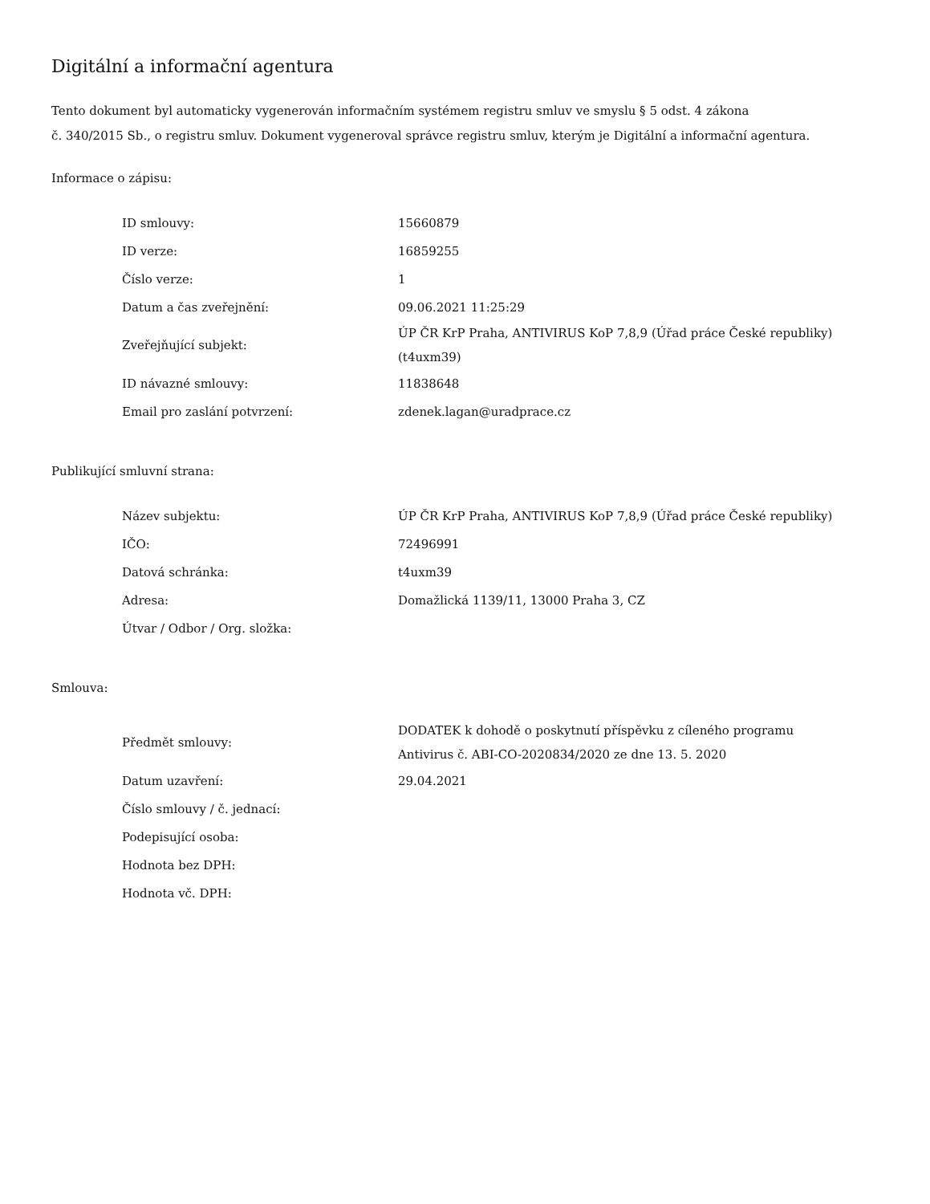Digitální a informační agentura
Tento dokument byl automaticky vygenerován informačním systémem registru smluv ve smyslu § 5 odst. 4 zákona
č. 340/2015 Sb., o registru smluv. Dokument vygeneroval správce registru smluv, kterým je Digitální a informační agentura.
Informace o zápisu:
| ID smlouvy: | 15660879 |
| ID verze: | 16859255 |
| Číslo verze: | 1 |
| Datum a čas zveřejnění: | 09.06.2021 11:25:29 |
| Zveřejňující subjekt: | ÚP ČR KrP Praha, ANTIVIRUS KoP 7,8,9 (Úřad práce České republiky) (t4uxm39) |
| ID návazné smlouvy: | 11838648 |
| Email pro zaslání potvrzení: | zdenek.lagan@uradprace.cz |
Publikující smluvní strana:
| Název subjektu: | ÚP ČR KrP Praha, ANTIVIRUS KoP 7,8,9 (Úřad práce České republiky) |
| IČO: | 72496991 |
| Datová schránka: | t4uxm39 |
| Adresa: | Domažlická 1139/11, 13000 Praha 3, CZ |
| Útvar / Odbor / Org. složka: | |
Smlouva:
| Předmět smlouvy: | DODATEK k dohodě o poskytnutí příspěvku z cíleného programu Antivirus č. ABI-CO-2020834/2020 ze dne 13. 5. 2020 |
| Datum uzavření: | 29.04.2021 |
| Číslo smlouvy / č. jednací: | |
| Podepisující osoba: | |
| Hodnota bez DPH: | |
| Hodnota vč. DPH: | |